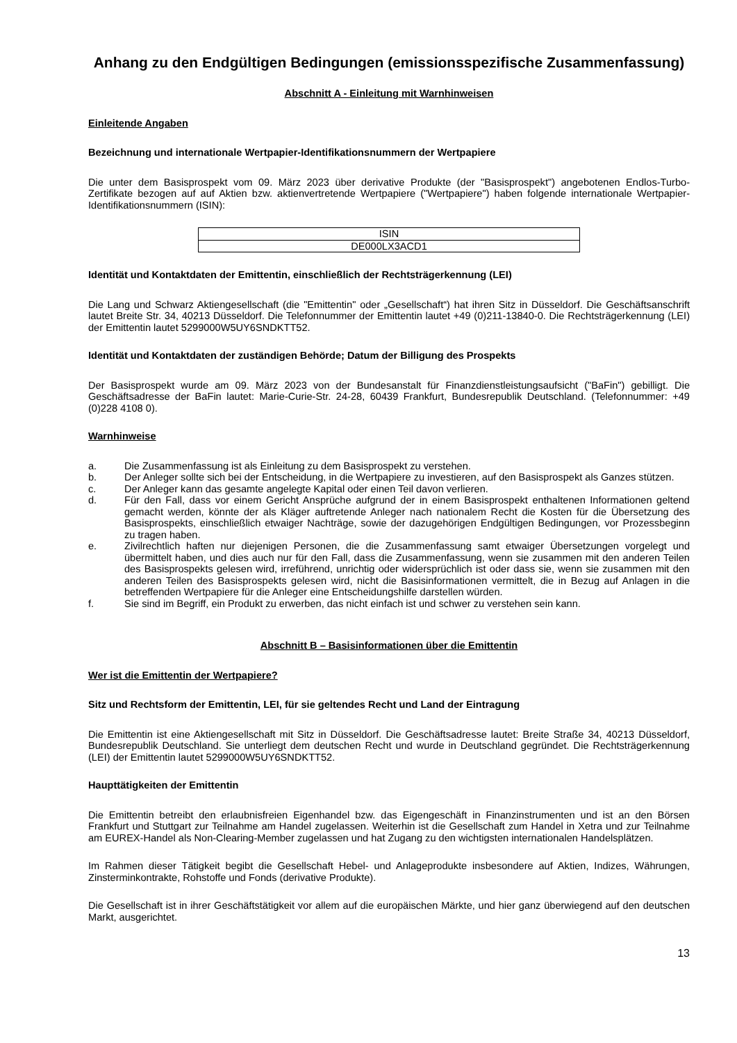Anhang zu den Endgültigen Bedingungen (emissionsspezifische Zusammenfassung)
Abschnitt A - Einleitung mit Warnhinweisen
Einleitende Angaben
Bezeichnung und internationale Wertpapier-Identifikationsnummern der Wertpapiere
Die unter dem Basisprospekt vom 09. März 2023 über derivative Produkte (der "Basisprospekt") angebotenen Endlos-Turbo-Zertifikate bezogen auf auf Aktien bzw. aktienvertretende Wertpapiere ("Wertpapiere") haben folgende internationale Wertpapier-Identifikationsnummern (ISIN):
| ISIN |
| DE000LX3ACD1 |
Identität und Kontaktdaten der Emittentin, einschließlich der Rechtsträgerkennung (LEI)
Die Lang und Schwarz Aktiengesellschaft (die "Emittentin" oder „Gesellschaft“) hat ihren Sitz in Düsseldorf. Die Geschäftsanschrift lautet Breite Str. 34, 40213 Düsseldorf. Die Telefonnummer der Emittentin lautet +49 (0)211-13840-0. Die Rechtsträgerkennung (LEI) der Emittentin lautet 5299000W5UY6SNDKTT52.
Identität und Kontaktdaten der zuständigen Behörde; Datum der Billigung des Prospekts
Der Basisprospekt wurde am 09. März 2023 von der Bundesanstalt für Finanzdienstleistungsaufsicht ("BaFin") gebilligt. Die Geschäftsadresse der BaFin lautet: Marie-Curie-Str. 24-28, 60439 Frankfurt, Bundesrepublik Deutschland. (Telefonnummer: +49 (0)228 4108 0).
Warnhinweise
a. Die Zusammenfassung ist als Einleitung zu dem Basisprospekt zu verstehen.
b. Der Anleger sollte sich bei der Entscheidung, in die Wertpapiere zu investieren, auf den Basisprospekt als Ganzes stützen.
c. Der Anleger kann das gesamte angelegte Kapital oder einen Teil davon verlieren.
d. Für den Fall, dass vor einem Gericht Ansprüche aufgrund der in einem Basisprospekt enthaltenen Informationen geltend gemacht werden, könnte der als Kläger auftretende Anleger nach nationalem Recht die Kosten für die Übersetzung des Basisprospekts, einschließlich etwaiger Nachträge, sowie der dazugehörigen Endgültigen Bedingungen, vor Prozessbeginn zu tragen haben.
e. Zivilrechtlich haften nur diejenigen Personen, die die Zusammenfassung samt etwaiger Übersetzungen vorgelegt und übermittelt haben, und dies auch nur für den Fall, dass die Zusammenfassung, wenn sie zusammen mit den anderen Teilen des Basisprospekts gelesen wird, irreführend, unrichtig oder widersprüchlich ist oder dass sie, wenn sie zusammen mit den anderen Teilen des Basisprospekts gelesen wird, nicht die Basisinformationen vermittelt, die in Bezug auf Anlagen in die betreffenden Wertpapiere für die Anleger eine Entscheidungshilfe darstellen würden.
f. Sie sind im Begriff, ein Produkt zu erwerben, das nicht einfach ist und schwer zu verstehen sein kann.
Abschnitt B – Basisinformationen über die Emittentin
Wer ist die Emittentin der Wertpapiere?
Sitz und Rechtsform der Emittentin, LEI, für sie geltendes Recht und Land der Eintragung
Die Emittentin ist eine Aktiengesellschaft mit Sitz in Düsseldorf. Die Geschäftsadresse lautet: Breite Straße 34, 40213 Düsseldorf, Bundesrepublik Deutschland. Sie unterliegt dem deutschen Recht und wurde in Deutschland gegründet. Die Rechtsträgerkennung (LEI) der Emittentin lautet 5299000W5UY6SNDKTT52.
Haupttätigkeiten der Emittentin
Die Emittentin betreibt den erlaubnisfreien Eigenhandel bzw. das Eigengeschäft in Finanzinstrumenten und ist an den Börsen Frankfurt und Stuttgart zur Teilnahme am Handel zugelassen. Weiterhin ist die Gesellschaft zum Handel in Xetra und zur Teilnahme am EUREX-Handel als Non-Clearing-Member zugelassen und hat Zugang zu den wichtigsten internationalen Handelsplätzen.
Im Rahmen dieser Tätigkeit begibt die Gesellschaft Hebel- und Anlageprodukte insbesondere auf Aktien, Indizes, Währungen, Zinsterminkontrakte, Rohstoffe und Fonds (derivative Produkte).
Die Gesellschaft ist in ihrer Geschäftstätigkeit vor allem auf die europäischen Märkte, und hier ganz überwiegend auf den deutschen Markt, ausgerichtet.
13